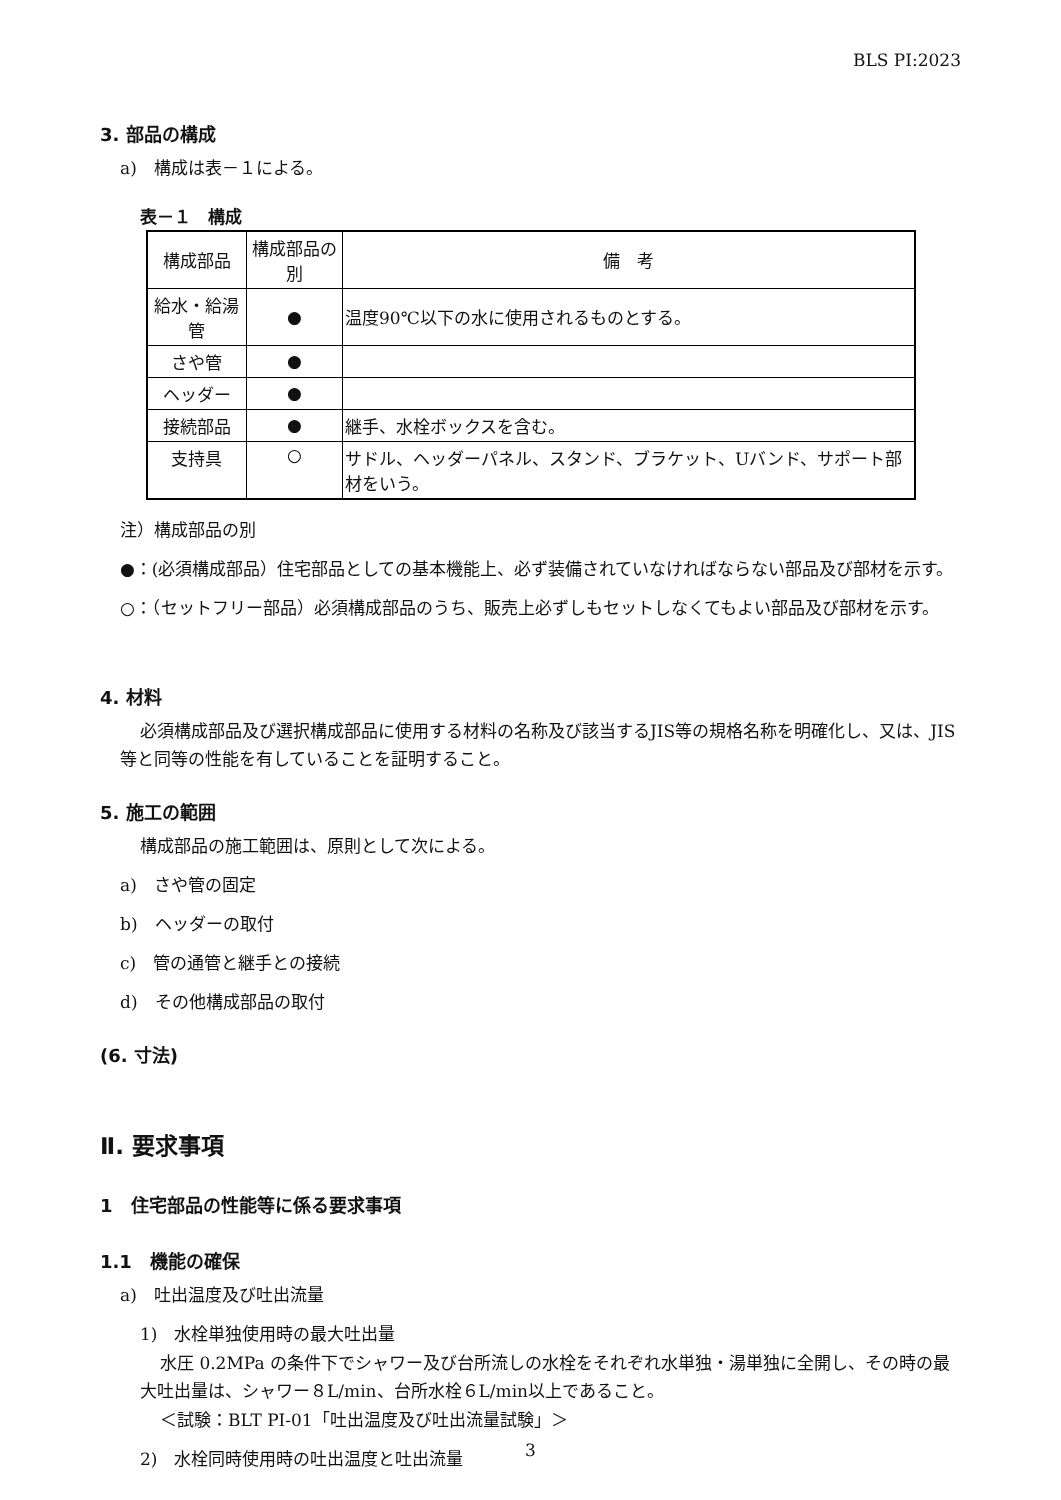BLS PI:2023
3. 部品の構成
a)　構成は表－１による。
表－１　構成
| 構成部品 | 構成部品の別 | 備 考 |
| --- | --- | --- |
| 給水・給湯管 | ● | 温度90℃以下の水に使用されるものとする。 |
| さや管 | ● | |
| ヘッダー | ● | |
| 接続部品 | ● | 継手、水栓ボックスを含む。 |
| 支持具 | ○ | サドル、ヘッダーパネル、スタンド、ブラケット、Uバンド、サポート部材をいう。 |
注）構成部品の別
●：(必須構成部品）住宅部品としての基本機能上、必ず装備されていなければならない部品及び部材を示す。
○：（セットフリー部品）必須構成部品のうち、販売上必ずしもセットしなくてもよい部品及び部材を示す。
4. 材料
必須構成部品及び選択構成部品に使用する材料の名称及び該当するJIS等の規格名称を明確化し、又は、JIS等と同等の性能を有していることを証明すること。
5. 施工の範囲
構成部品の施工範囲は、原則として次による。
a)　さや管の固定
b)　ヘッダーの取付
c)　管の通管と継手との接続
d)　その他構成部品の取付
(6. 寸法)
Ⅱ. 要求事項
1　住宅部品の性能等に係る要求事項
1.1　機能の確保
a)　吐出温度及び吐出流量
1)　水栓単独使用時の最大吐出量
水圧 0.2MPa の条件下でシャワー及び台所流しの水栓をそれぞれ水単独・湯単独に全開し、その時の最大吐出量は、シャワー８L/min、台所水栓６L/min以上であること。
＜試験：BLT PI-01「吐出温度及び吐出流量試験」＞
2)　水栓同時使用時の吐出温度と吐出流量
3